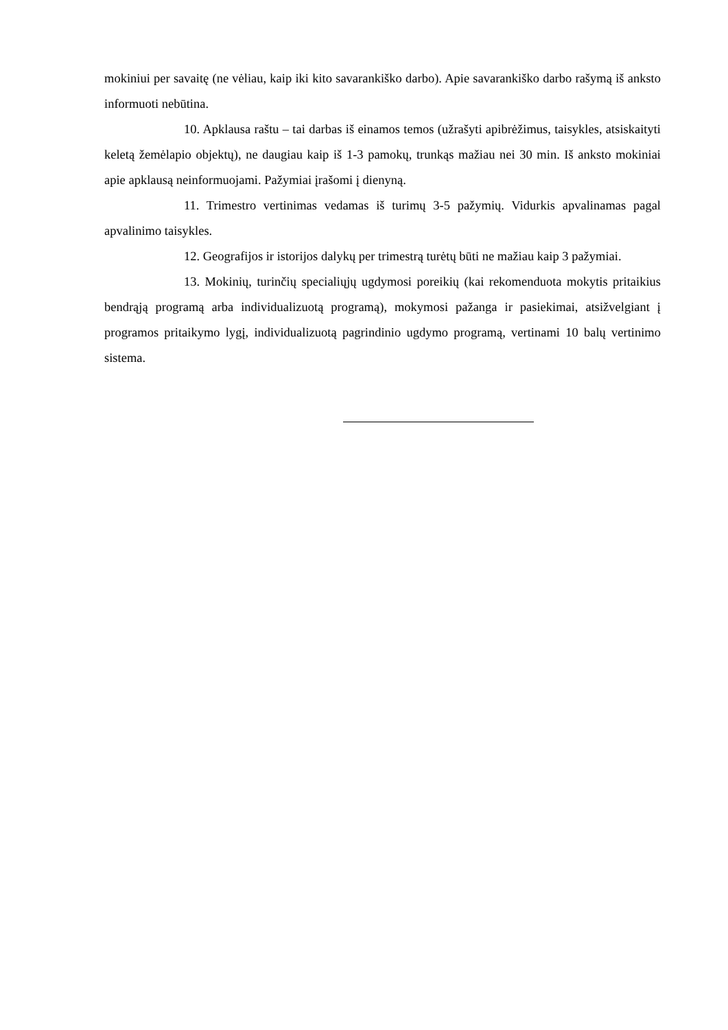mokiniui per savaitę (ne vėliau, kaip iki kito savarankiško darbo). Apie savarankiško darbo rašymą iš anksto informuoti nebūtina.
10. Apklausa raštu – tai darbas iš einamos temos (užrašyti apibrėžimus, taisykles, atsiskaityti keletą žemėlapio objektų), ne daugiau kaip iš 1-3 pamokų, trunkąs mažiau nei 30 min. Iš anksto mokiniai apie apklausą neinformuojami. Pažymiai įrašomi į dienyną.
11. Trimestro vertinimas vedamas iš turimų 3-5 pažymių. Vidurkis apvalinamas pagal apvalinimo taisykles.
12. Geografijos ir istorijos dalykų per trimestrą turėtų būti ne mažiau kaip 3 pažymiai.
13. Mokinių, turinčių specialiųjų ugdymosi poreikių (kai rekomenduota mokytis pritaikius bendrąją programą arba individualizuotą programą), mokymosi pažanga ir pasiekimai, atsižvelgiant į programos pritaikymo lygį, individualizuotą pagrindinio ugdymo programą, vertinami 10 balų vertinimo sistema.